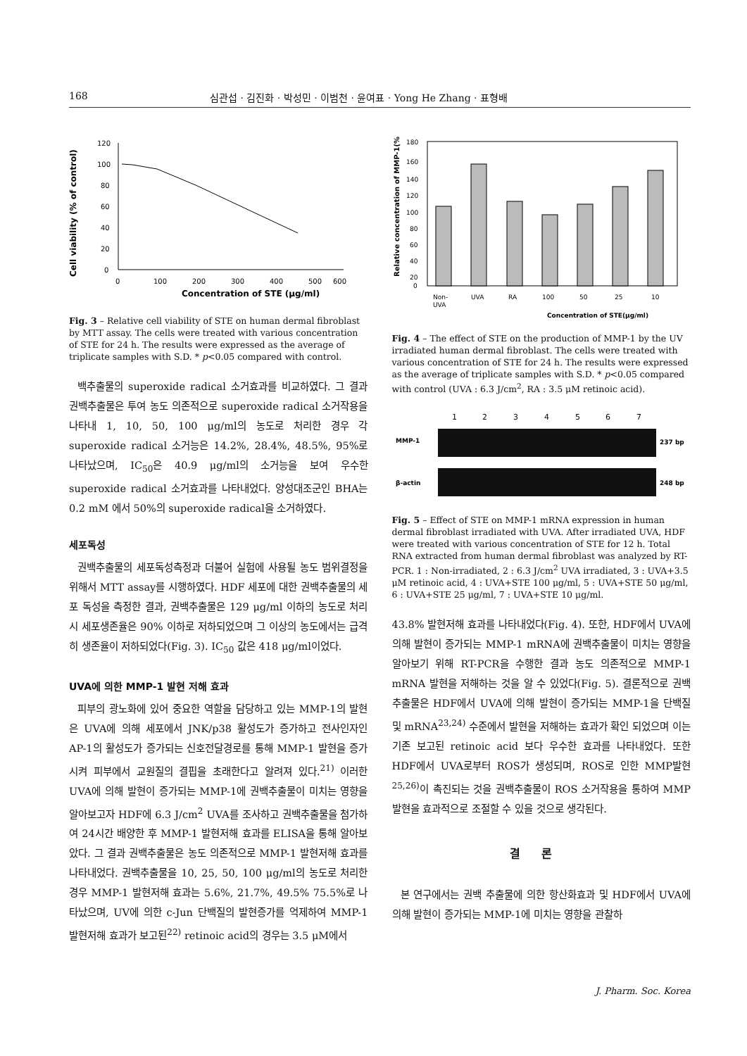168 심관섭 · 김진화 · 박성민 · 이범천 · 윤여표 · Yong He Zhang · 표형배
Cell viability (% of control)
120
100
80
60
40
20
0
0
100
200
300
400
500
600
Concentration of STE (μg/ml)
Fig. 3 – Relative cell viability of STE on human dermal fibroblast by MTT assay. The cells were treated with various concentration of STE for 24 h. The results were expressed as the average of triplicate samples with S.D. * p<0.05 compared with control.
백추출물의 superoxide radical 소거효과를 비교하였다. 그 결과 권백추출물은 투여 농도 의존적으로 superoxide radical 소거작용을 나타내 1, 10, 50, 100 μg/ml의 농도로 처리한 경우 각 superoxide radical 소거능은 14.2%, 28.4%, 48.5%, 95%로 나타났으며, IC<sub>50</sub>은 40.9 μg/ml의 소거능을 보여 우수한 superoxide radical 소거효과를 나타내었다. 양성대조군인 BHA는 0.2 mM 에서 50%의 superoxide radical을 소거하였다.
세포독성
권백추출물의 세포독성측정과 더불어 실험에 사용될 농도 범위결정을 위해서 MTT assay를 시행하였다. HDF 세포에 대한 권백추출물의 세포 독성을 측정한 결과, 권백추출물은 129 μg/ml 이하의 농도로 처리시 세포생존율은 90% 이하로 저하되었으며 그 이상의 농도에서는 급격히 생존율이 저하되었다(Fig. 3). IC<sub>50</sub> 값은 418 μg/ml이었다.
UVA에 의한 MMP-1 발현 저해 효과
피부의 광노화에 있어 중요한 역할을 담당하고 있는 MMP-1의 발현은 UVA에 의해 세포에서 JNK/p38 활성도가 증가하고 전사인자인 AP-1의 활성도가 증가되는 신호전달경로를 통해 MMP-1 발현을 증가 시켜 피부에서 교원질의 결핍을 초래한다고 알려져 있다.<sup>21)</sup> 이러한 UVA에 의해 발현이 증가되는 MMP-1에 권백추출물이 미치는 영향을 알아보고자 HDF에 6.3 J/cm<sup>2</sup> UVA를 조사하고 권백추출물을 첨가하여 24시간 배양한 후 MMP-1 발현저해 효과를 ELISA을 통해 알아보았다. 그 결과 권백추출물은 농도 의존적으로 MMP-1 발현저해 효과를 나타내었다. 권백추출물을 10, 25, 50, 100 μg/ml의 농도로 처리한 경우 MMP-1 발현저해 효과는 5.6%, 21.7%, 49.5% 75.5%로 나타났으며, UV에 의한 c-Jun 단백질의 발현증가를 억제하여 MMP-1 발현저해 효과가 보고된<sup>22)</sup> retinoic acid의 경우는 3.5 μM에서
Relative concentration of MMP-1(%)
180
160
140
120
100
80
60
40
20
0
Non-
UVA
UVA
RA
100
50
25
10
Concentration of STE(μg/ml)
Fig. 4 – The effect of STE on the production of MMP-1 by the UV irradiated human dermal fibroblast. The cells were treated with various concentration of STE for 24 h. The results were expressed as the average of triplicate samples with S.D. * p<0.05 compared with control (UVA : 6.3 J/cm<sup>2</sup>, RA : 3.5 μM retinoic acid).
1
2
3
4
5
6
7
MMP-1
237 bp
β-actin
248 bp
Fig. 5 – Effect of STE on MMP-1 mRNA expression in human dermal fibroblast irradiated with UVA. After irradiated UVA, HDF were treated with various concentration of STE for 12 h. Total RNA extracted from human dermal fibroblast was analyzed by RT-PCR. 1 : Non-irradiated, 2 : 6.3 J/cm<sup>2</sup> UVA irradiated, 3 : UVA+3.5 μM retinoic acid, 4 : UVA+STE 100 μg/ml, 5 : UVA+STE 50 μg/ml, 6 : UVA+STE 25 μg/ml, 7 : UVA+STE 10 μg/ml.
43.8% 발현저해 효과를 나타내었다(Fig. 4). 또한, HDF에서 UVA에 의해 발현이 증가되는 MMP-1 mRNA에 권백추출물이 미치는 영향을 알아보기 위해 RT-PCR을 수행한 결과 농도 의존적으로 MMP-1 mRNA 발현을 저해하는 것을 알 수 있었다(Fig. 5). 결론적으로 권백추출물은 HDF에서 UVA에 의해 발현이 증가되는 MMP-1을 단백질 및 mRNA<sup>23,24)</sup> 수준에서 발현을 저해하는 효과가 확인 되었으며 이는 기존 보고된 retinoic acid 보다 우수한 효과를 나타내었다. 또한 HDF에서 UVA로부터 ROS가 생성되며, ROS로 인한 MMP발현<sup>25,26)</sup>이 촉진되는 것을 권백추출물이 ROS 소거작용을 통하여 MMP발현을 효과적으로 조절할 수 있을 것으로 생각된다.
결론
본 연구에서는 권백 추출물에 의한 항산화효과 및 HDF에서 UVA에 의해 발현이 증가되는 MMP-1에 미치는 영향을 관찰하
J. Pharm. Soc. Korea